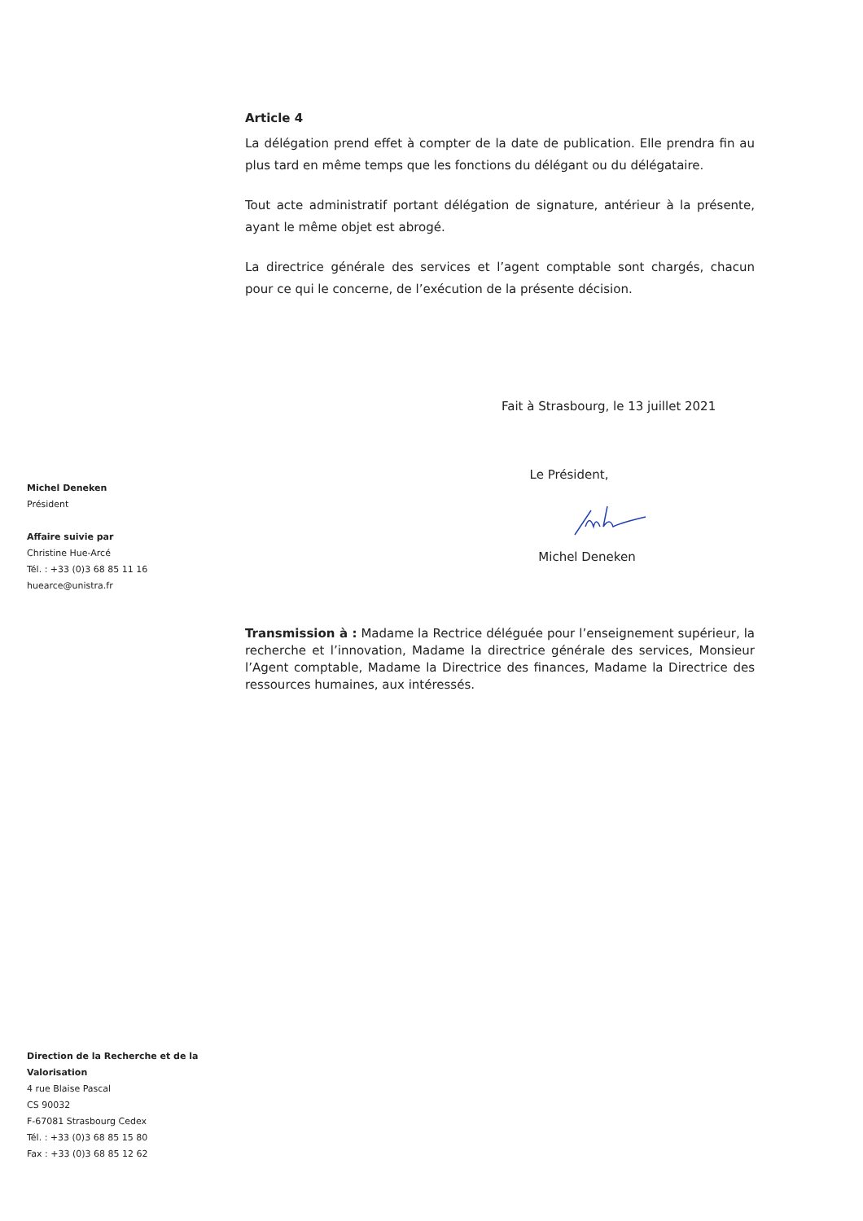Article 4
La délégation prend effet à compter de la date de publication. Elle prendra fin au plus tard en même temps que les fonctions du délégant ou du délégataire.
Tout acte administratif portant délégation de signature, antérieur à la présente, ayant le même objet est abrogé.
La directrice générale des services et l’agent comptable sont chargés, chacun pour ce qui le concerne, de l’exécution de la présente décision.
Fait à Strasbourg, le 13 juillet 2021
Le Président,
Michel Deneken
Transmission à : Madame la Rectrice déléguée pour l’enseignement supérieur, la recherche et l’innovation, Madame la directrice générale des services, Monsieur l’Agent comptable, Madame la Directrice des finances, Madame la Directrice des ressources humaines, aux intéressés.
Michel Deneken
Président
Affaire suivie par
Christine Hue-Arcé
Tél. : +33 (0)3 68 85 11 16
huearce@unistra.fr
Direction de la Recherche et de la
Valorisation
4 rue Blaise Pascal
CS 90032
F-67081 Strasbourg Cedex
Tél. : +33 (0)3 68 85 15 80
Fax : +33 (0)3 68 85 12 62